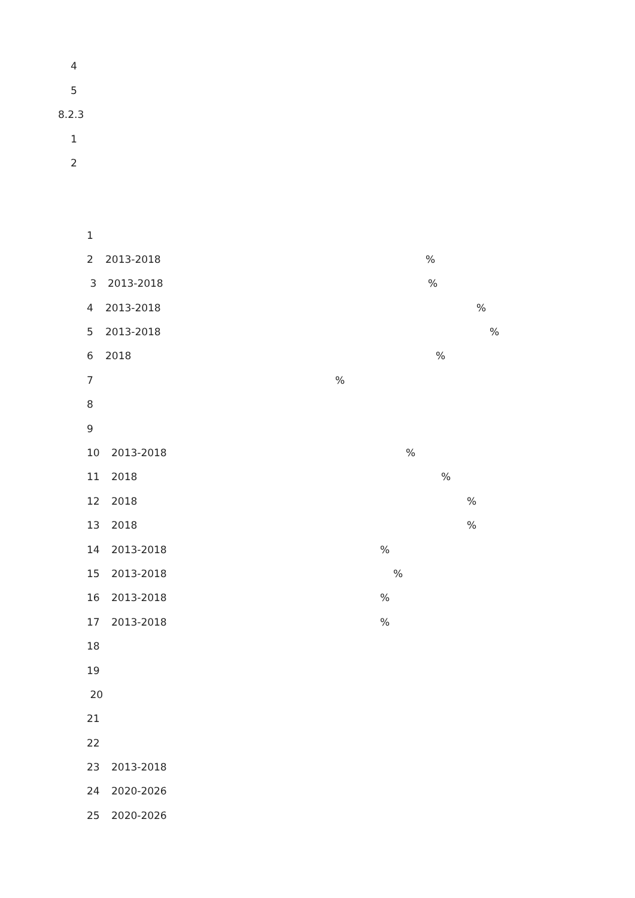4
5
8.2.3
1
2
1
2 2013-2018%
3 2013-2018%
4 2013-2018%
5 2013-2018%
6 2018%
7%
8
9
10 2013-2018%
11 2018%
12 2018%
13 2018%
14 2013-2018%
15 2013-2018%
16 2013-2018%
17 2013-2018%
18
19
20
21
22
23 2013-2018
24 2020-2026
25 2020-2026